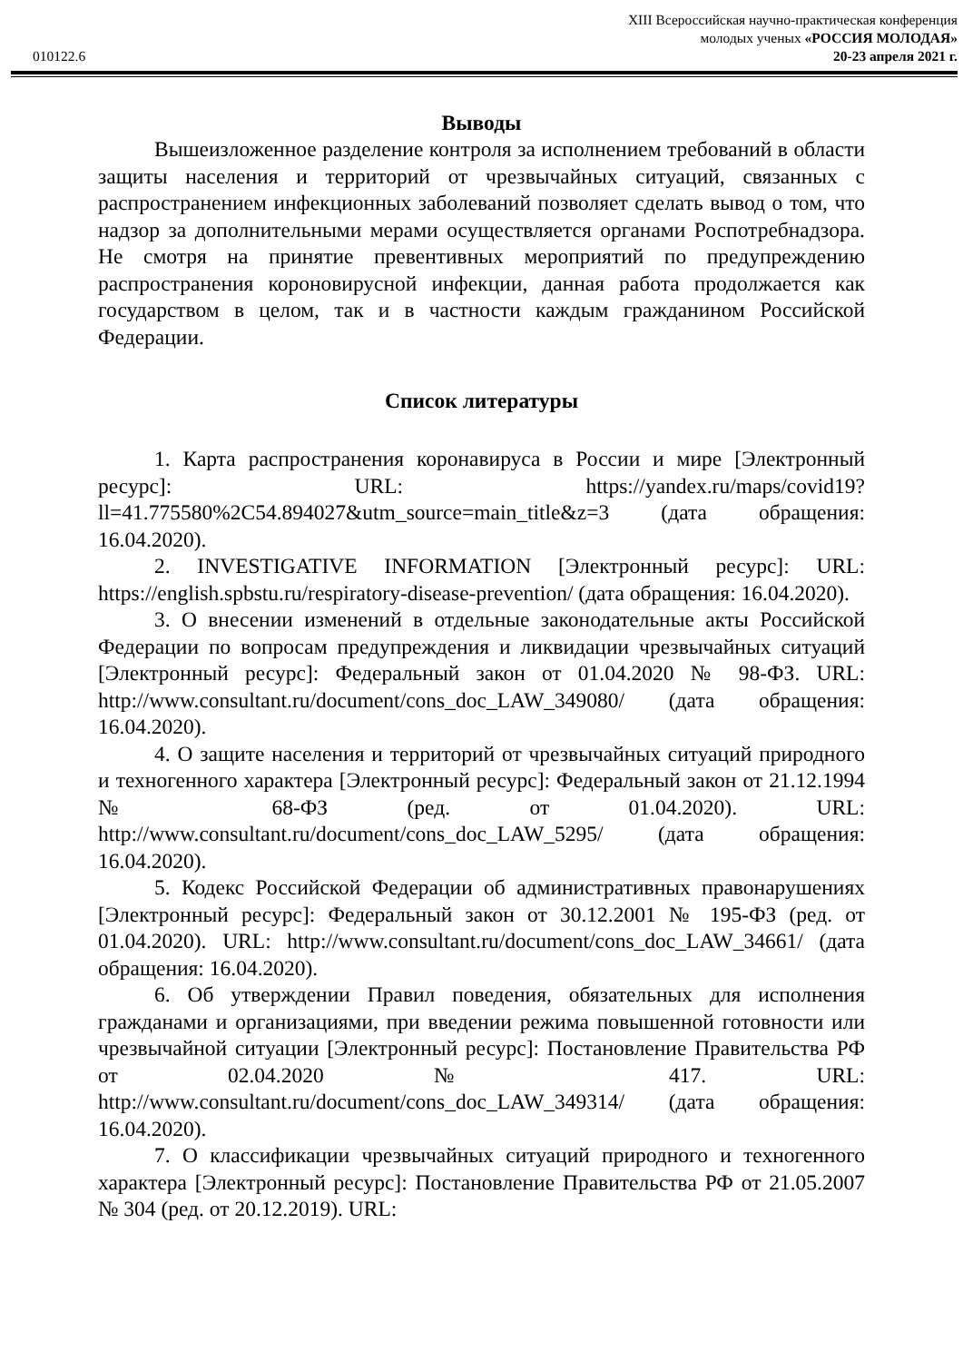XIII Всероссийская научно-практическая конференция
молодых ученых «РОССИЯ МОЛОДАЯ»
010122.6 20-23 апреля 2021 г.
Выводы
Вышеизложенное разделение контроля за исполнением требований в области защиты населения и территорий от чрезвычайных ситуаций, связанных с распространением инфекционных заболеваний позволяет сделать вывод о том, что надзор за дополнительными мерами осуществляется органами Роспотребнадзора. Не смотря на принятие превентивных мероприятий по предупреждению распространения короновирусной инфекции, данная работа продолжается как государством в целом, так и в частности каждым гражданином Российской Федерации.
Список литературы
1. Карта распространения коронавируса в России и мире [Электронный ресурс]: URL: https://yandex.ru/maps/covid19?ll=41.775580%2C54.894027&utm_source=main_title&z=3 (дата обращения: 16.04.2020).
2. INVESTIGATIVE INFORMATION [Электронный ресурс]: URL: https://english.spbstu.ru/respiratory-disease-prevention/ (дата обращения: 16.04.2020).
3. О внесении изменений в отдельные законодательные акты Российской Федерации по вопросам предупреждения и ликвидации чрезвычайных ситуаций [Электронный ресурс]: Федеральный закон от 01.04.2020 № 98-ФЗ. URL: http://www.consultant.ru/document/cons_doc_LAW_349080/ (дата обращения: 16.04.2020).
4. О защите населения и территорий от чрезвычайных ситуаций природного и техногенного характера [Электронный ресурс]: Федеральный закон от 21.12.1994 № 68-ФЗ (ред. от 01.04.2020). URL: http://www.consultant.ru/document/cons_doc_LAW_5295/ (дата обращения: 16.04.2020).
5. Кодекс Российской Федерации об административных правонарушениях [Электронный ресурс]: Федеральный закон от 30.12.2001 № 195-ФЗ (ред. от 01.04.2020). URL: http://www.consultant.ru/document/cons_doc_LAW_34661/ (дата обращения: 16.04.2020).
6. Об утверждении Правил поведения, обязательных для исполнения гражданами и организациями, при введении режима повышенной готовности или чрезвычайной ситуации [Электронный ресурс]: Постановление Правительства РФ от 02.04.2020 № 417. URL: http://www.consultant.ru/document/cons_doc_LAW_349314/ (дата обращения: 16.04.2020).
7. О классификации чрезвычайных ситуаций природного и техногенного характера [Электронный ресурс]: Постановление Правительства РФ от 21.05.2007 № 304 (ред. от 20.12.2019). URL: